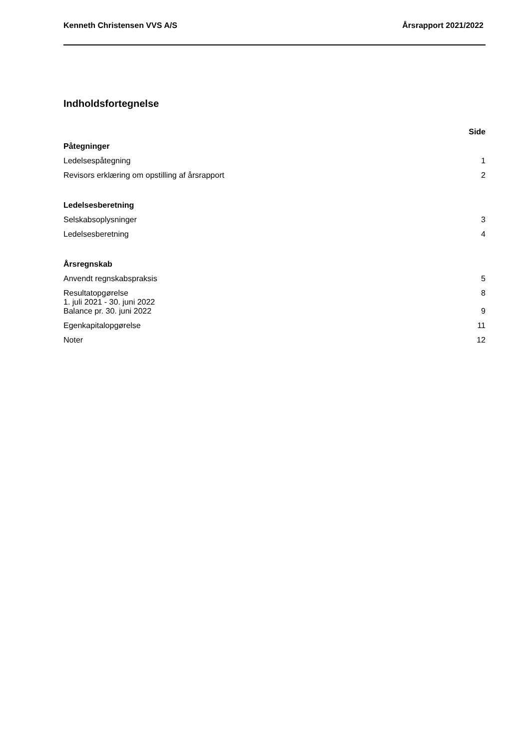Kenneth Christensen VVS A/S Årsrapport 2021/2022
Indholdsfortegnelse
| | Side |
| --- | --- |
| Påtegninger | |
| Ledelsespåtegning | 1 |
| Revisors erklæring om opstilling af årsrapport | 2 |
| Ledelsesberetning | |
| Selskabsoplysninger | 3 |
| Ledelsesberetning | 4 |
| Årsregnskab | |
| Anvendt regnskabspraksis | 5 |
| Resultatopgørelse 1. juli 2021 - 30. juni 2022 | 8 |
| Balance pr. 30. juni 2022 | 9 |
| Egenkapitalopgørelse | 11 |
| Noter | 12 |